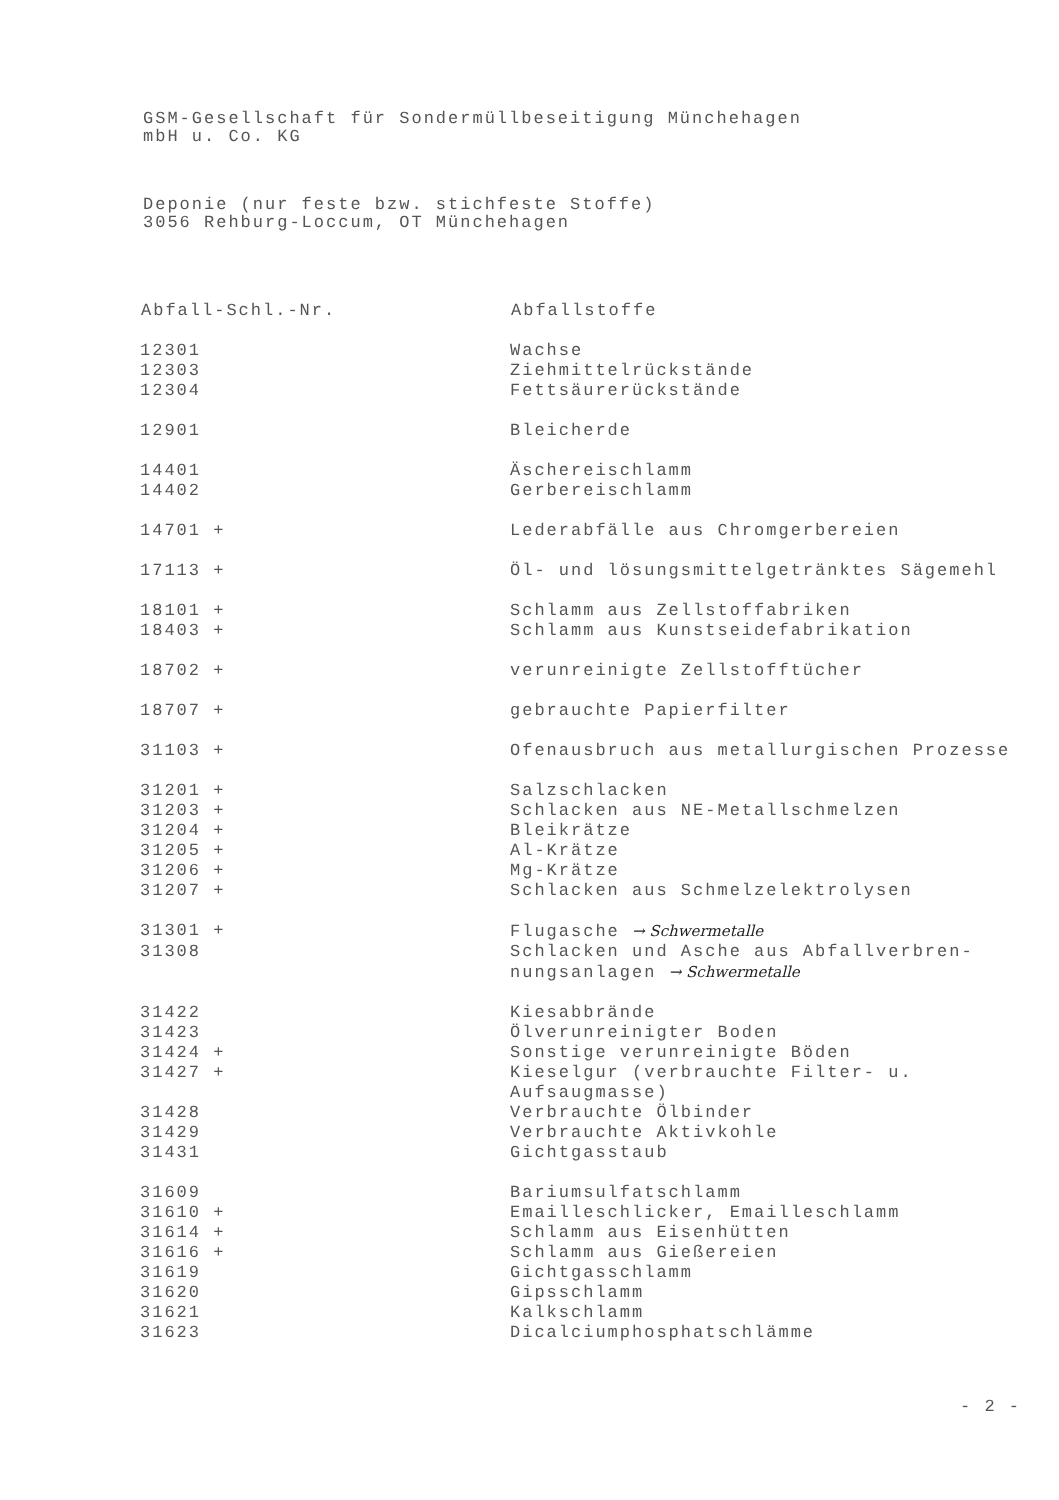GSM-Gesellschaft für Sondermüllbeseitigung Münchehagen
mbH u. Co. KG
Deponie (nur feste bzw. stichfeste Stoffe)
3056 Rehburg-Loccum, OT Münchehagen
| Abfall-Schl.-Nr. | Abfallstoffe |
| --- | --- |
| 12301 | Wachse |
| 12303 | Ziehmittelrückstände |
| 12304 | Fettsäurerückstände |
| 12901 | Bleicherde |
| 14401 | Äschereischlamm |
| 14402 | Gerbereischlamm |
| 14701 + | Lederabfälle aus Chromgerbereien |
| 17113 + | Öl- und lösungsmittelgetränktes Sägemehl |
| 18101 + | Schlamm aus Zellstoffabriken |
| 18403 + | Schlamm aus Kunstseidefabrikation |
| 18702 + | verunreinigte Zellstofftücher |
| 18707 + | gebrauchte Papierfilter |
| 31103 + | Ofenausbruch aus metallurgischen Prozesse |
| 31201 + | Salzschlacken |
| 31203 + | Schlacken aus NE-Metallschmelzen |
| 31204 + | Bleikrätze |
| 31205 + | Al-Krätze |
| 31206 + | Mg-Krätze |
| 31207 + | Schlacken aus Schmelzelektrolysen |
| 31301 + | Flugasche → Schwermetalle |
| 31308 | Schlacken und Asche aus Abfallverbren- nungsanlagen → Schwermetalle |
| 31422 | Kiesabbrände |
| 31423 | Ölverunreinigter Boden |
| 31424 + | Sonstige verunreinigte Böden |
| 31427 + | Kieselgur (verbrauchte Filter- u. Aufsaugmasse) |
| 31428 | Verbrauchte Ölbinder |
| 31429 | Verbrauchte Aktivkohle |
| 31431 | Gichtgasstaub |
| 31609 | Bariumsulfatschlamm |
| 31610 + | Emailleschlicker, Emailleschlamm |
| 31614 + | Schlamm aus Eisenhütten |
| 31616 + | Schlamm aus Gießereien |
| 31619 | Gichtgasschlamm |
| 31620 | Gipsschlamm |
| 31621 | Kalkschlamm |
| 31623 | Dicalciumphosphatschlämme |
- 2 -